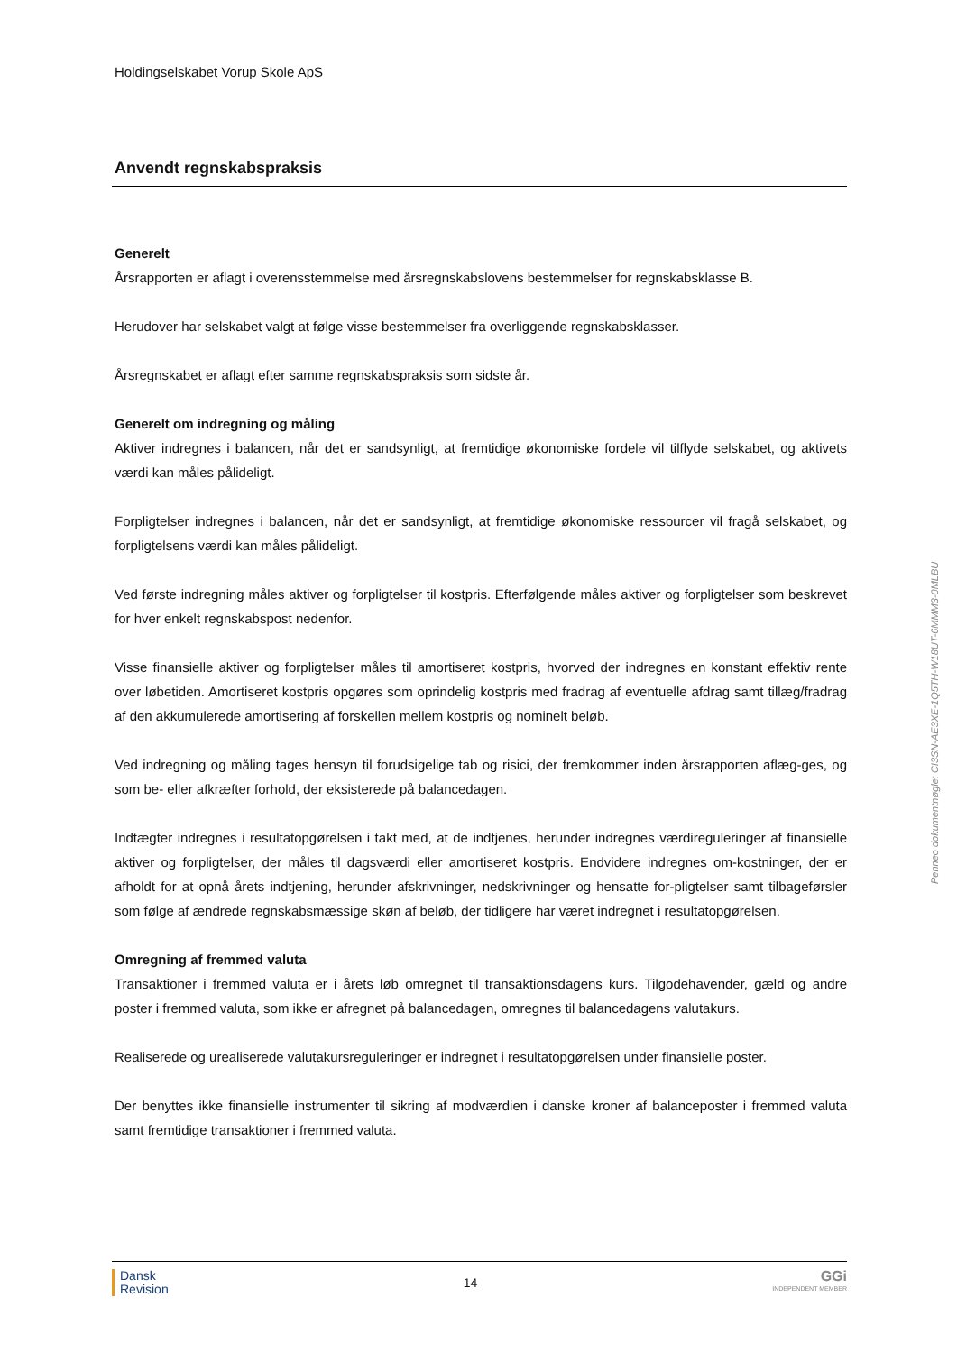Holdingselskabet Vorup Skole ApS
Anvendt regnskabspraksis
Generelt
Årsrapporten er aflagt i overensstemmelse med årsregnskabslovens bestemmelser for regnskabsklasse B.
Herudover har selskabet valgt at følge visse bestemmelser fra overliggende regnskabsklasser.
Årsregnskabet er aflagt efter samme regnskabspraksis som sidste år.
Generelt om indregning og måling
Aktiver indregnes i balancen, når det er sandsynligt, at fremtidige økonomiske fordele vil tilflyde selskabet, og aktivets værdi kan måles pålideligt.
Forpligtelser indregnes i balancen, når det er sandsynligt, at fremtidige økonomiske ressourcer vil fragå selskabet, og forpligtelsens værdi kan måles pålideligt.
Ved første indregning måles aktiver og forpligtelser til kostpris. Efterfølgende måles aktiver og forpligtelser som beskrevet for hver enkelt regnskabspost nedenfor.
Visse finansielle aktiver og forpligtelser måles til amortiseret kostpris, hvorved der indregnes en konstant effektiv rente over løbetiden. Amortiseret kostpris opgøres som oprindelig kostpris med fradrag af eventuelle afdrag samt tillæg/fradrag af den akkumulerede amortisering af forskellen mellem kostpris og nominelt beløb.
Ved indregning og måling tages hensyn til forudsigelige tab og risici, der fremkommer inden årsrapporten aflæg-ges, og som be- eller afkræfter forhold, der eksisterede på balancedagen.
Indtægter indregnes i resultatopgørelsen i takt med, at de indtjenes, herunder indregnes værdireguleringer af finansielle aktiver og forpligtelser, der måles til dagsværdi eller amortiseret kostpris. Endvidere indregnes om-kostninger, der er afholdt for at opnå årets indtjening, herunder afskrivninger, nedskrivninger og hensatte for-pligtelser samt tilbageførsler som følge af ændrede regnskabsmæssige skøn af beløb, der tidligere har været indregnet i resultatopgørelsen.
Omregning af fremmed valuta
Transaktioner i fremmed valuta er i årets løb omregnet til transaktionsdagens kurs. Tilgodehavender, gæld og andre poster i fremmed valuta, som ikke er afregnet på balancedagen, omregnes til balancedagens valutakurs.
Realiserede og urealiserede valutakursreguleringer er indregnet i resultatopgørelsen under finansielle poster.
Der benyttes ikke finansielle instrumenter til sikring af modværdien i danske kroner af balanceposter i fremmed valuta samt fremtidige transaktioner i fremmed valuta.
Penneo dokumentnøgle: CI3SN-AE3XE-1Q5TH-W18UT-6MMM3-0MLBU
Dansk
Revision
14
GGi
INDEPENDENT MEMBER